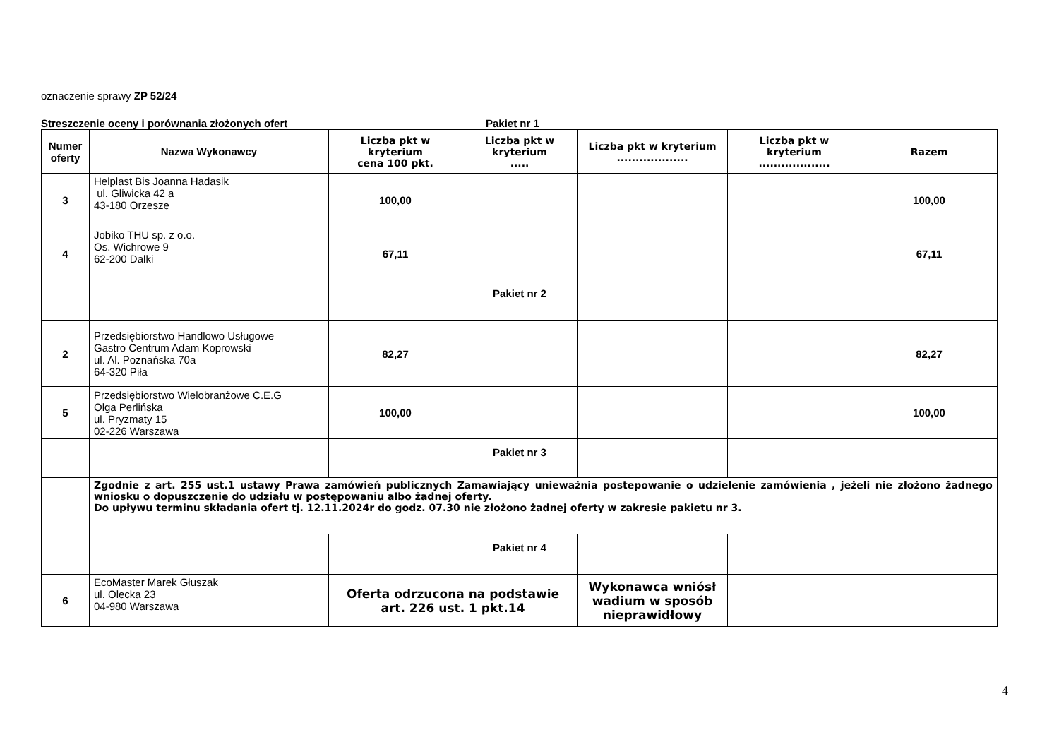oznaczenie sprawy ZP 52/24
Streszczenie oceny i porównania złożonych ofert Pakiet nr 1
| Numer oferty | Nazwa Wykonawcy | Liczba pkt w kryterium cena 100 pkt. | Liczba pkt w kryterium ..... | Liczba pkt w kryterium ................... | Liczba pkt w kryterium ................... | Razem |
| --- | --- | --- | --- | --- | --- | --- |
| 3 | Helplast Bis Joanna Hadasik ul. Gliwicka 42 a 43-180 Orzesze | 100,00 | | | | 100,00 |
| 4 | Jobiko THU sp. z o.o. Os. Wichrowe 9 62-200 Dalki | 67,11 | | | | 67,11 |
| | | | Pakiet nr 2 | | | |
| 2 | Przedsiębiorstwo Handlowo Usługowe Gastro Centrum Adam Koprowski ul. Al. Poznańska 70a 64-320 Piła | 82,27 | | | | 82,27 |
| 5 | Przedsiębiorstwo Wielobranżowe C.E.G Olga Perlińska ul. Pryzmaty 15 02-226 Warszawa | 100,00 | | | | 100,00 |
| | | | Pakiet nr 3 | | | |
| | Zgodnie z art. 255 ust.1 ustawy Prawa zamówień publicznych Zamawiający unieważnia postepowanie o udzielenie zamówienia , jeżeli nie złożono żadnego wniosku o dopuszczenie do udziału w postępowaniu albo żadnej oferty. Do upływu terminu składania ofert tj. 12.11.2024r do godz. 07.30 nie złożono żadnej oferty w zakresie pakietu nr 3. | | | | | |
| | | | Pakiet nr 4 | | | |
| 6 | EcoMaster Marek Głuszak ul. Olecka 23 04-980 Warszawa | Oferta odrzucona na podstawie art. 226 ust. 1 pkt.14 | | Wykonawca wniósł wadium w sposób nieprawidłowy | | |
4